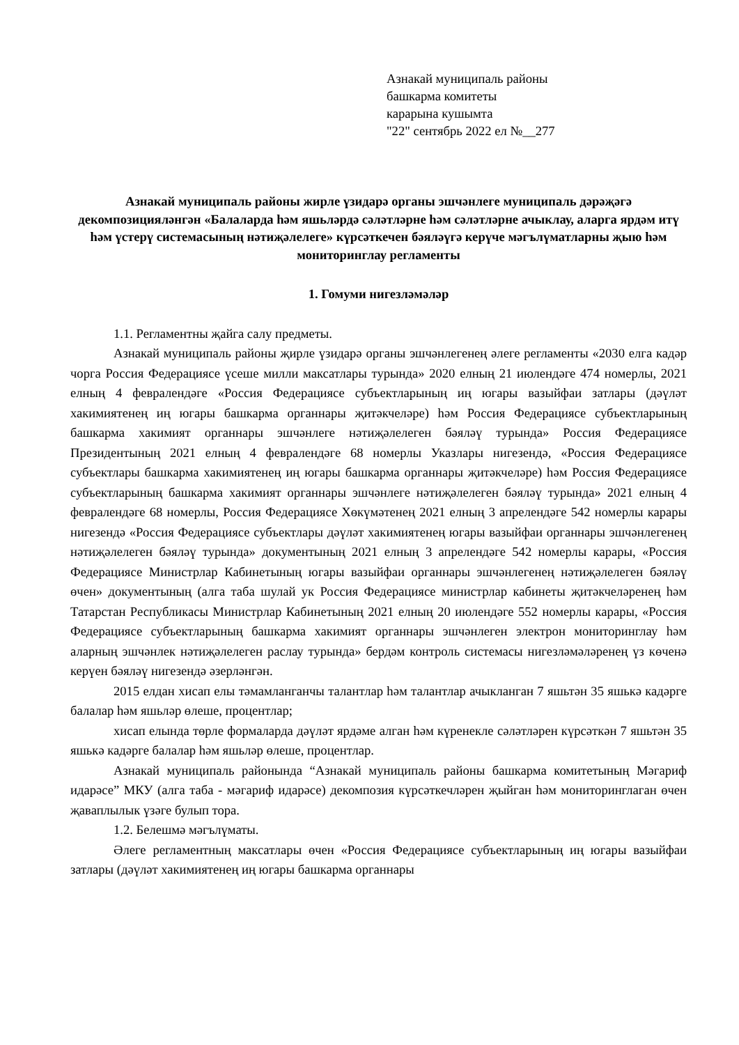Азнакай муниципаль районы
башкарма комитеты
карарына кушымта
"22" сентябрь 2022 ел №__277
Азнакай муниципаль районы жирле үзидарә органы эшчәнлеге муниципаль дәрәҗәгә декомпозицияләнгән «Балаларда һәм яшьләрдә сәләтләрне һәм сәләтләрне ачыклау, аларга ярдәм итү һәм үстерү системасының нәтиҗәлелеге» күрсәткечен бәяләүгә керүче мәгълүматларны җыю һәм мониторинглау регламенты
1. Гомуми нигезләмәләр
1.1. Регламентны җайга салу предметы.
Азнакай муниципаль районы җирле үзидарә органы эшчәнлегенең әлеге регламенты «2030 елга кадәр чорга Россия Федерациясе үсеше милли максатлары турында» 2020 елның 21 июлендәге 474 номерлы, 2021 елның 4 февралендәге «Россия Федерациясе субъектларының иң югары вазыйфаи затлары (дәүләт хакимиятенең иң югары башкарма органнары җитәкчеләре) һәм Россия Федерациясе субъектларының башкарма хакимият органнары эшчәнлеге нәтиҗәлелеген бәяләү турында» Россия Федерациясе Президентының 2021 елның 4 февралендәге 68 номерлы Указлары нигезендә, «Россия Федерациясе субъектлары башкарма хакимиятенең иң югары башкарма органнары җитәкчеләре) һәм Россия Федерациясе субъектларының башкарма хакимият органнары эшчәнлеге нәтиҗәлелеген бәяләү турында» 2021 елның 4 февралендәге 68 номерлы, Россия Федерациясе Хөкүмәтенең 2021 елның 3 апрелендәге 542 номерлы карары нигезендә «Россия Федерациясе субъектлары дәүләт хакимиятенең югары вазыйфаи органнары эшчәнлегенең нәтиҗәлелеген бәяләү турында» документының 2021 елның 3 апрелендәге 542 номерлы карары, «Россия Федерациясе Министрлар Кабинетының югары вазыйфаи органнары эшчәнлегенең нәтиҗәлелеген бәяләү өчен» документының (алга таба шулай ук Россия Федерациясе министрлар кабинеты җитәкчеләренең һәм Татарстан Республикасы Министрлар Кабинетының 2021 елның 20 июлендәге 552 номерлы карары, «Россия Федерациясе субъектларының башкарма хакимият органнары эшчәнлеген электрон мониторинглау һәм аларның эшчәнлек нәтиҗәлелеген раслау турында» бердәм контроль системасы нигезләмәләренең үз көченә керүен бәяләү нигезендә әзерләнгән.
2015 елдан хисап елы тәмамланганчы талантлар һәм талантлар ачыкланган 7 яшьтән 35 яшькә кадәрге балалар һәм яшьләр өлеше, процентлар;
хисап елында төрле формаларда дәүләт ярдәме алган һәм күренекле сәләтләрен күрсәткән 7 яшьтән 35 яшькә кадәрге балалар һәм яшьләр өлеше, процентлар.
Азнакай муниципаль районында “Азнакай муниципаль районы башкарма комитетының Мәгариф идарәсе” МКУ (алга таба - мәгариф идарәсе) декомпозия күрсәткечләрен җыйган һәм мониторинглаган өчен җаваплылык үзәге булып тора.
1.2. Белешмә мәгълүматы.
Әлеге регламентның максатлары өчен «Россия Федерациясе субъектларының иң югары вазыйфаи затлары (дәүләт хакимиятенең иң югары башкарма органнары